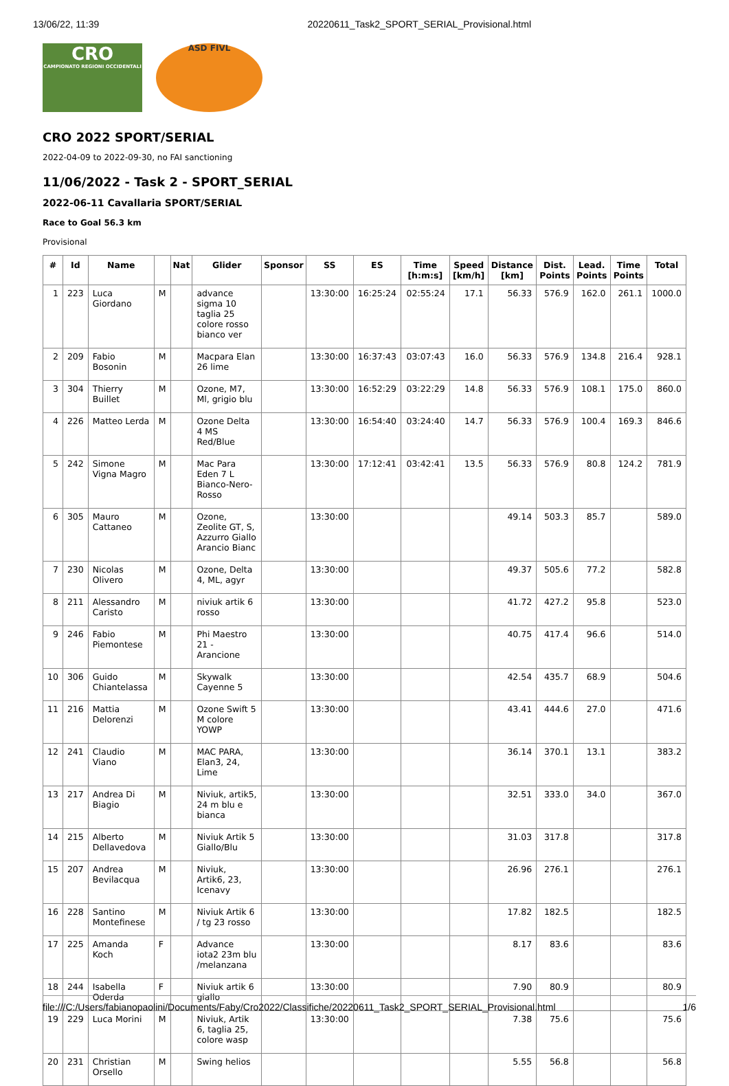13/06/22, 11:39 20220611_Task2_SPORT_SERIAL_Provisional.html
CRO
CAMPIONATO REGIONI OCCIDENTALI
ASD FIVL
CRO 2022 SPORT/SERIAL
2022-04-09 to 2022-09-30, no FAI sanctioning
11/06/2022 - Task 2 - SPORT_SERIAL
2022-06-11 Cavallaria SPORT/SERIAL
Race to Goal 56.3 km
Provisional
| # | Id | Name | | Nat | Glider | Sponsor | SS | ES | Time [h:m:s] | Speed [km/h] | Distance [km] | Dist. Points | Lead. Points | Time Points | Total |
| --- | --- | --- | --- | --- | --- | --- | --- | --- | --- | --- | --- | --- | --- | --- | --- |
| 1 | 223 | Luca Giordano | M | | advance sigma 10 taglia 25 colore rosso bianco ver | | 13:30:00 | 16:25:24 | 02:55:24 | 17.1 | 56.33 | 576.9 | 162.0 | 261.1 | 1000.0 |
| 2 | 209 | Fabio Bosonin | M | | Macpara Elan 26 lime | | 13:30:00 | 16:37:43 | 03:07:43 | 16.0 | 56.33 | 576.9 | 134.8 | 216.4 | 928.1 |
| 3 | 304 | Thierry Buillet | M | | Ozone, M7, Ml, grigio blu | | 13:30:00 | 16:52:29 | 03:22:29 | 14.8 | 56.33 | 576.9 | 108.1 | 175.0 | 860.0 |
| 4 | 226 | Matteo Lerda | M | | Ozone Delta 4 MS Red/Blue | | 13:30:00 | 16:54:40 | 03:24:40 | 14.7 | 56.33 | 576.9 | 100.4 | 169.3 | 846.6 |
| 5 | 242 | Simone Vigna Magro | M | | Mac Para Eden 7 L Bianco-Nero-Rosso | | 13:30:00 | 17:12:41 | 03:42:41 | 13.5 | 56.33 | 576.9 | 80.8 | 124.2 | 781.9 |
| 6 | 305 | Mauro Cattaneo | M | | Ozone, Zeolite GT, S, Azzurro Giallo Arancio Bianc | | 13:30:00 | | | | 49.14 | 503.3 | 85.7 | | 589.0 |
| 7 | 230 | Nicolas Olivero | M | | Ozone, Delta 4, ML, agyr | | 13:30:00 | | | | 49.37 | 505.6 | 77.2 | | 582.8 |
| 8 | 211 | Alessandro Caristo | M | | niviuk artik 6 rosso | | 13:30:00 | | | | 41.72 | 427.2 | 95.8 | | 523.0 |
| 9 | 246 | Fabio Piemontese | M | | Phi Maestro 21 - Arancione | | 13:30:00 | | | | 40.75 | 417.4 | 96.6 | | 514.0 |
| 10 | 306 | Guido Chiantelassa | M | | Skywalk Cayenne 5 | | 13:30:00 | | | | 42.54 | 435.7 | 68.9 | | 504.6 |
| 11 | 216 | Mattia Delorenzi | M | | Ozone Swift 5 M colore YOWP | | 13:30:00 | | | | 43.41 | 444.6 | 27.0 | | 471.6 |
| 12 | 241 | Claudio Viano | M | | MAC PARA, Elan3, 24, Lime | | 13:30:00 | | | | 36.14 | 370.1 | 13.1 | | 383.2 |
| 13 | 217 | Andrea Di Biagio | M | | Niviuk, artik5, 24 m blu e bianca | | 13:30:00 | | | | 32.51 | 333.0 | 34.0 | | 367.0 |
| 14 | 215 | Alberto Dellavedova | M | | Niviuk Artik 5 Giallo/Blu | | 13:30:00 | | | | 31.03 | 317.8 | | | 317.8 |
| 15 | 207 | Andrea Bevilacqua | M | | Niviuk, Artik6, 23, Icenavy | | 13:30:00 | | | | 26.96 | 276.1 | | | 276.1 |
| 16 | 228 | Santino Montefinese | M | | Niviuk Artik 6 / tg 23 rosso | | 13:30:00 | | | | 17.82 | 182.5 | | | 182.5 |
| 17 | 225 | Amanda Koch | F | | Advance iota2 23m blu /melanzana | | 13:30:00 | | | | 8.17 | 83.6 | | | 83.6 |
| 18 | 244 | Isabella Oderda | F | | Niviuk artik 6 giallo | | 13:30:00 | | | | 7.90 | 80.9 | | | 80.9 |
| 19 | 229 | Luca Morini | M | | Niviuk, Artik 6, taglia 25, colore wasp | | 13:30:00 | | | | 7.38 | 75.6 | | | 75.6 |
| 20 | 231 | Christian Orsello | M | | Swing helios | | | | | | 5.55 | 56.8 | | | 56.8 |
file:///C:/Users/fabianopaolini/Documents/Faby/Cro2022/Classifiche/20220611_Task2_SPORT_SERIAL_Provisional.html 1/6